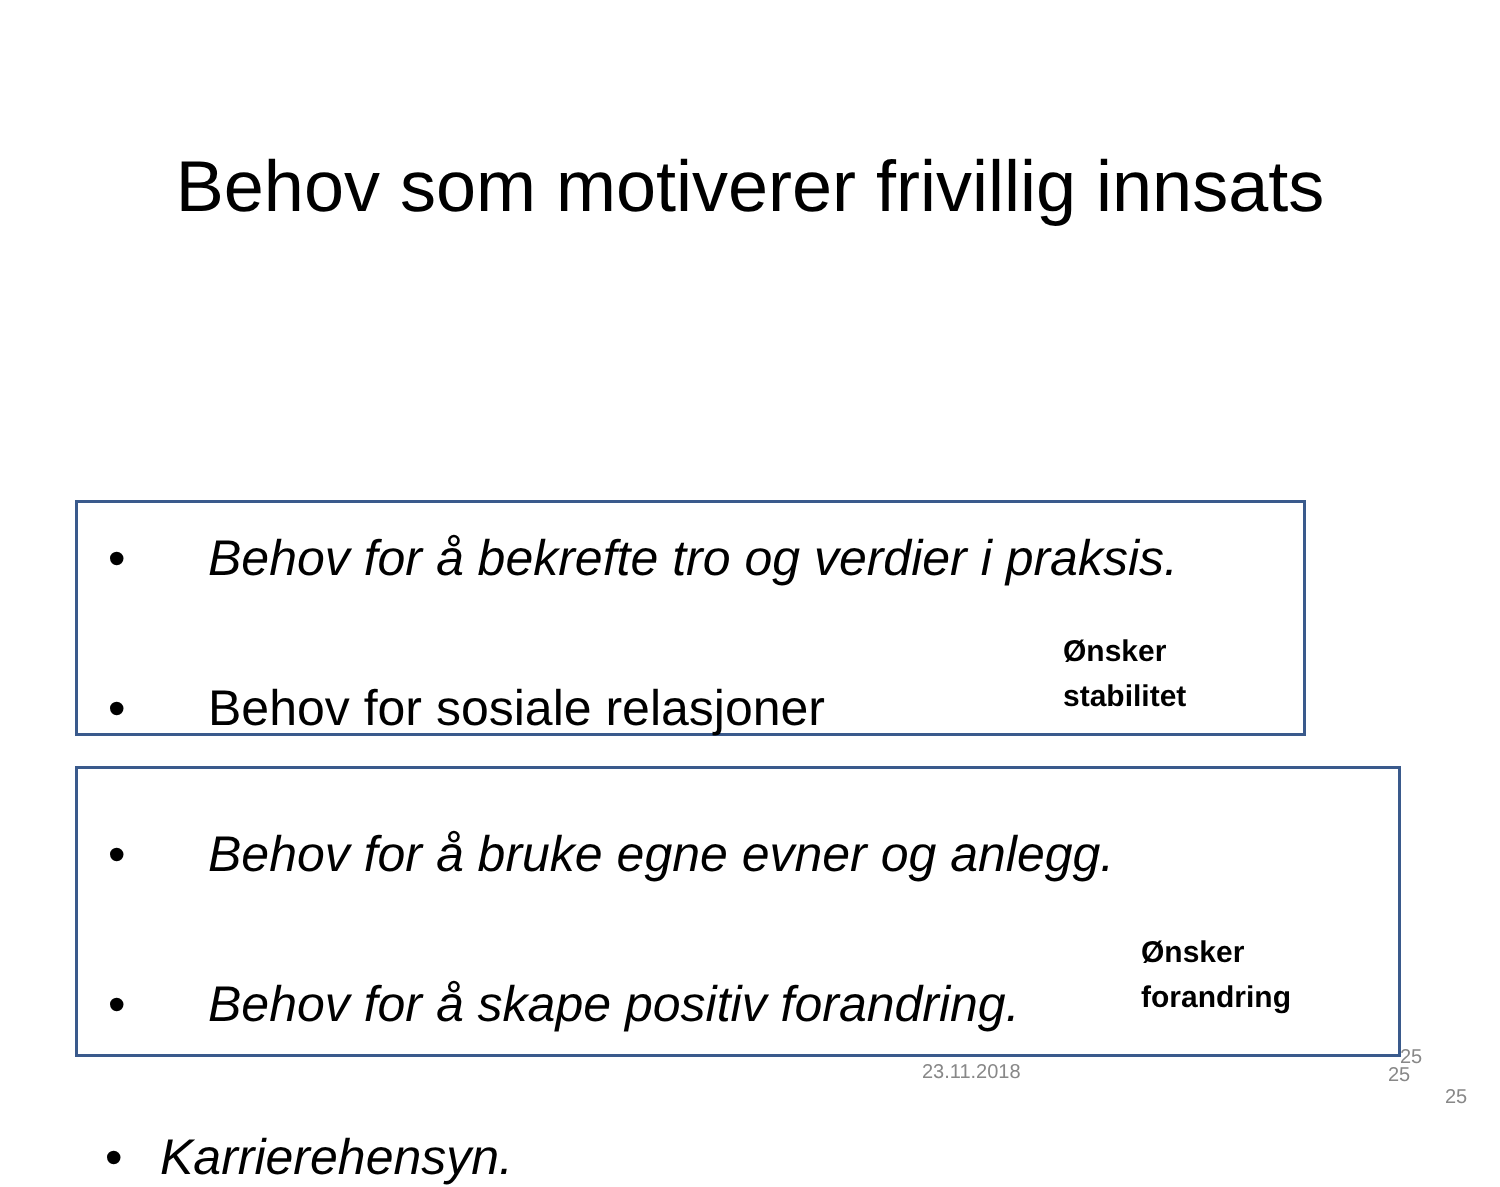Behov som motiverer frivillig innsats
• Behov for å bekrefte tro og verdier i praksis.
• Behov for sosiale relasjoner
Ønsker
stabilitet
• Behov for å bruke egne evner og anlegg.
• Behov for å skape positiv forandring.
Ønsker
forandring
• Karrierehensyn.
23.11.2018
25
25
25